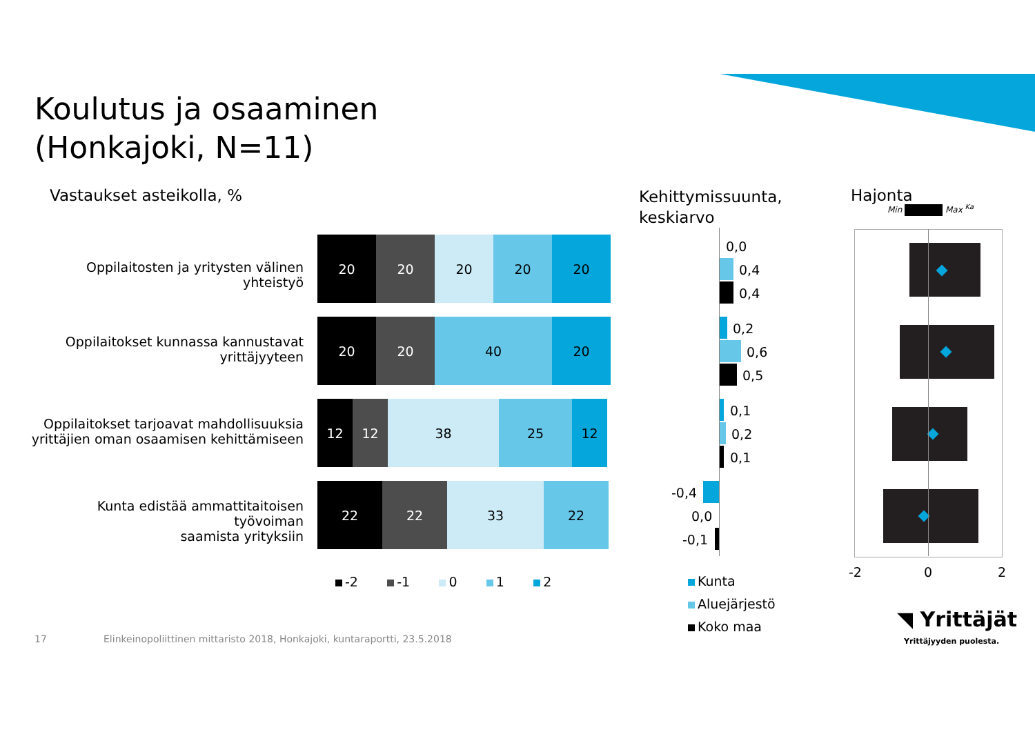Koulutus ja osaaminen
(Honkajoki, N=11)
Vastaukset asteikolla, %
Kehittymissuunta,
keskiarvo
Hajonta
Min Max <sup>Ka</sup>
Oppilaitosten ja yritysten välinen yhteistyö
20 20 20 20 20
Oppilaitokset kunnassa kannustavat
yrittäjyyteen
20 20 40 20
Oppilaitokset tarjoavat mahdollisuuksia
yrittäjien oman osaamisen kehittämiseen
12 12 38 25 12
Kunta edistää ammattitaitoisen työvoiman
saamista yrityksiin
22 22 33 22
-2 -1 0 1 2
0,0
0,4
0,4
0,2
0,6
0,5
0,1
0,2
0,1
-0,4
0,0
-0,1
Kunta
Aluejärjestö
Koko maa
-2 0 2
◥ Yrittäjät
Yrittäjyyden puolesta.
17
Elinkeinopoliittinen mittaristo 2018, Honkajoki, kuntaraportti, 23.5.2018